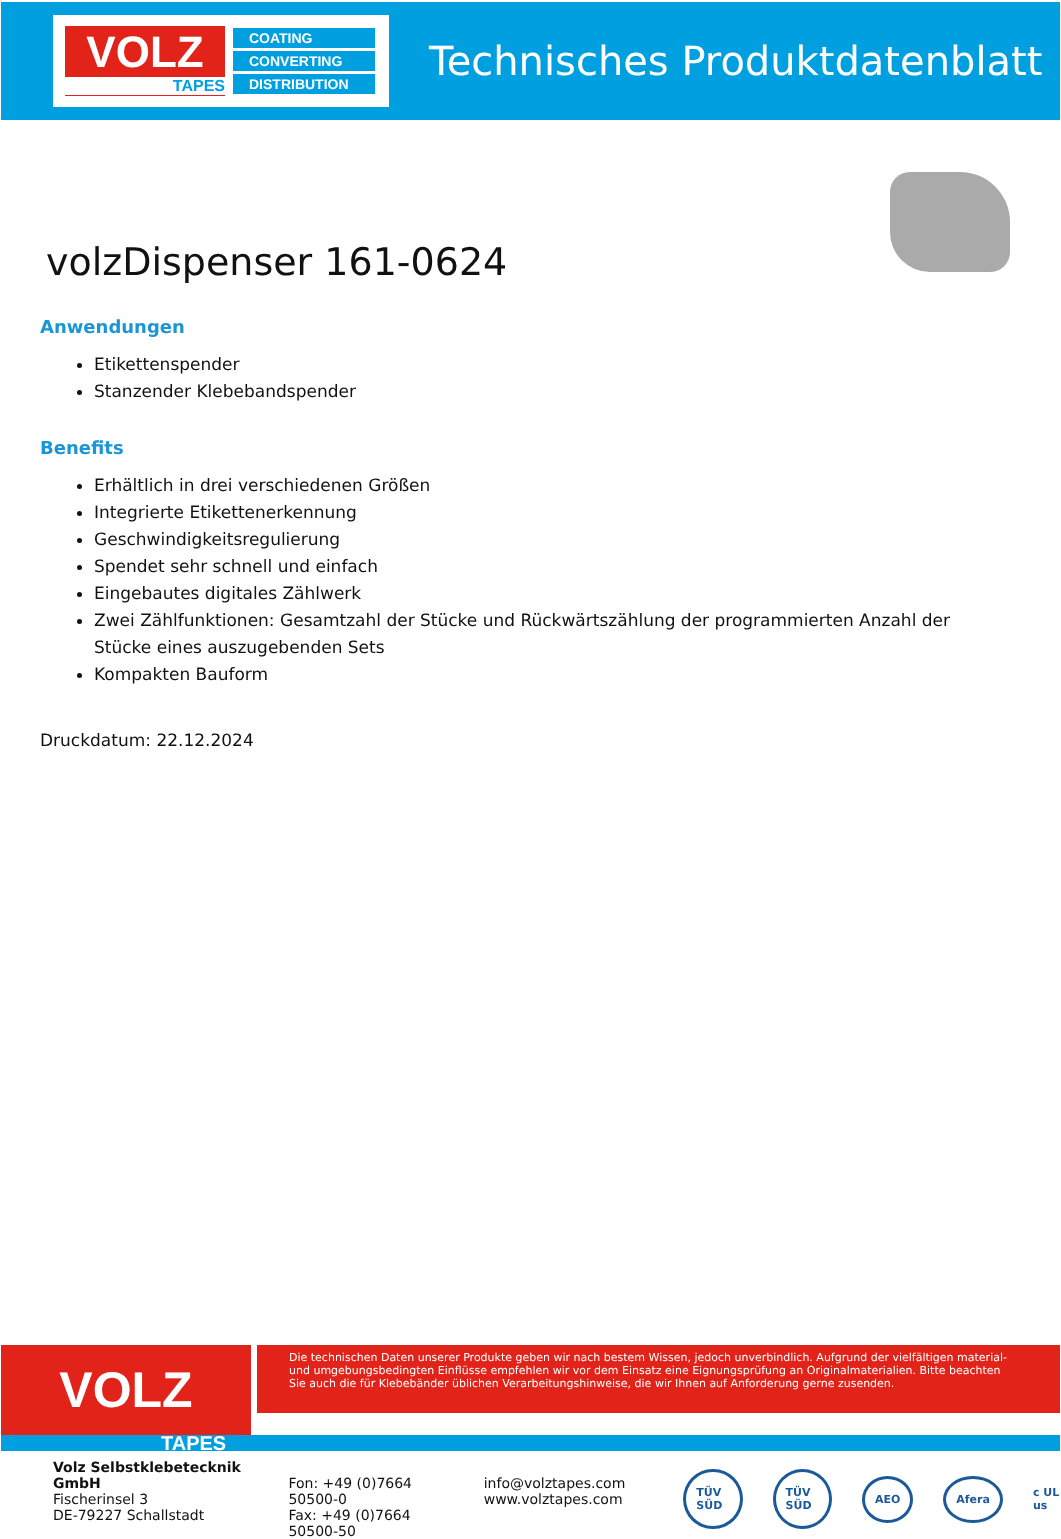VOLZ
TAPES
COATING
CONVERTING
DISTRIBUTION
Technisches Produktdatenblatt
volzDispenser 161-0624
Anwendungen
Etikettenspender
Stanzender Klebebandspender
Benefits
Erhältlich in drei verschiedenen Größen
Integrierte Etikettenerkennung
Geschwindigkeitsregulierung
Spendet sehr schnell und einfach
Eingebautes digitales Zählwerk
Zwei Zählfunktionen: Gesamtzahl der Stücke und Rückwärtszählung der programmierten Anzahl der Stücke eines auszugebenden Sets
Kompakten Bauform
Druckdatum: 22.12.2024
VOLZ
Die technischen Daten unserer Produkte geben wir nach bestem Wissen, jedoch unverbindlich. Aufgrund der vielfältigen material- und umgebungsbedingten Einflüsse empfehlen wir vor dem Einsatz eine Eignungsprüfung an Originalmaterialien. Bitte beachten Sie auch die für Klebebänder üblichen Verarbeitungshinweise, die wir Ihnen auf Anforderung gerne zusenden.
TAPES
Volz Selbstklebetecknik GmbH
Fischerinsel 3
DE-79227 Schallstadt
Fon: +49 (0)7664 50500-0
Fax: +49 (0)7664 50500-50
info@volztapes.com
www.volztapes.com
TÜV SÜD TÜV SÜD AEO Afera c UL us